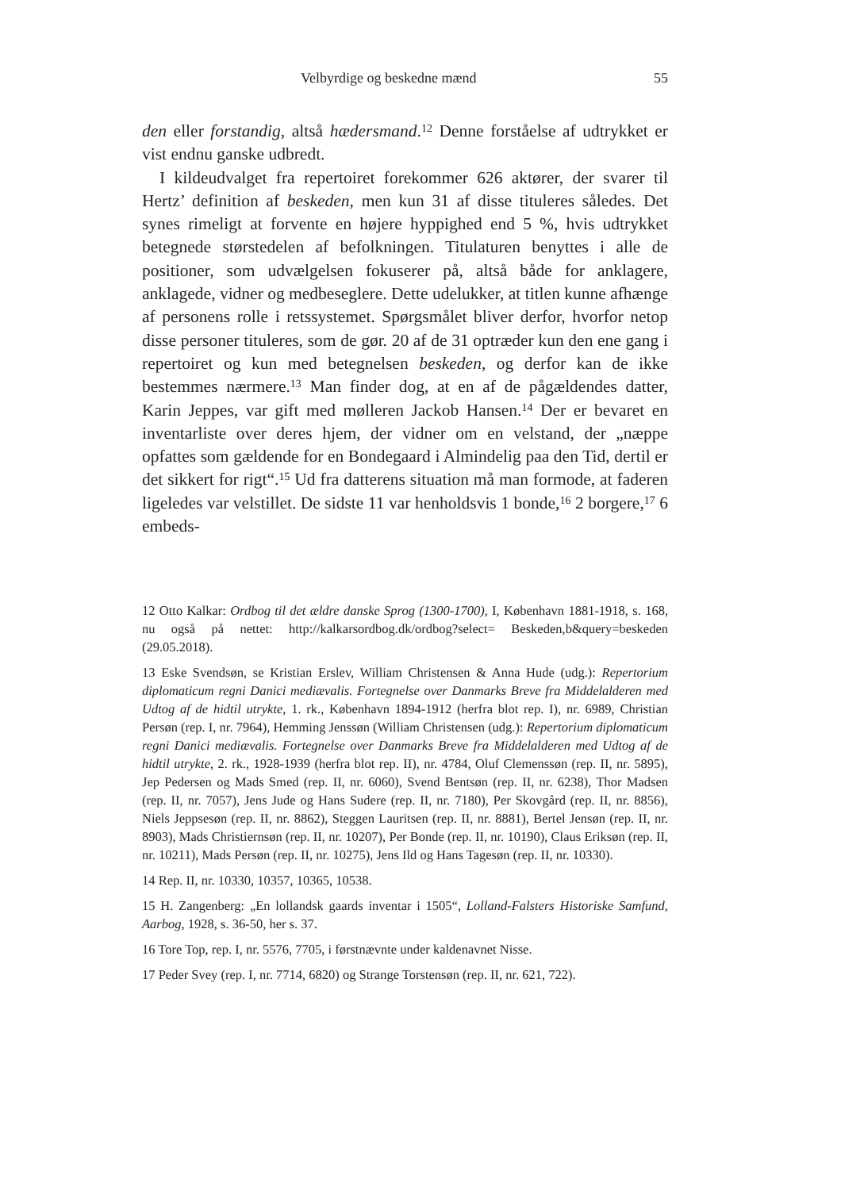Velbyrdige og beskedne mænd 55
den eller forstandig, altså hædersmand.<sup>12</sup> Denne forståelse af udtrykket er vist endnu ganske udbredt.
I kildeudvalget fra repertoiret forekommer 626 aktører, der svarer til Hertz’ definition af beskeden, men kun 31 af disse tituleres således. Det synes rimeligt at forvente en højere hyppighed end 5 %, hvis udtrykket betegnede størstedelen af befolkningen. Titulaturen benyttes i alle de positioner, som udvælgelsen fokuserer på, altså både for anklagere, anklagede, vidner og medbeseglere. Dette udelukker, at titlen kunne afhænge af personens rolle i retssystemet. Spørgsmålet bliver derfor, hvorfor netop disse personer tituleres, som de gør. 20 af de 31 optræder kun den ene gang i repertoiret og kun med betegnelsen beskeden, og derfor kan de ikke bestemmes nærmere.<sup>13</sup> Man finder dog, at en af de pågældendes datter, Karin Jeppes, var gift med mølleren Jackob Hansen.<sup>14</sup> Der er bevaret en inventarliste over deres hjem, der vidner om en velstand, der „næppe opfattes som gældende for en Bondegaard i Almindelig paa den Tid, dertil er det sikkert for rigt“.<sup>15</sup> Ud fra datterens situation må man formode, at faderen ligeledes var velstillet. De sidste 11 var henholdsvis 1 bonde,<sup>16</sup> 2 borgere,<sup>17</sup> 6 embeds-
12 Otto Kalkar: Ordbog til det ældre danske Sprog (1300-1700), I, København 1881-1918, s. 168, nu også på nettet: http://kalkarsordbog.dk/ordbog?select= Beskeden,b&query=beskeden (29.05.2018).
13 Eske Svendsøn, se Kristian Erslev, William Christensen & Anna Hude (udg.): Repertorium diplomaticum regni Danici mediævalis. Fortegnelse over Danmarks Breve fra Middelalderen med Udtog af de hidtil utrykte, 1. rk., København 1894-1912 (herfra blot rep. I), nr. 6989, Christian Persøn (rep. I, nr. 7964), Hemming Jenssøn (William Christensen (udg.): Repertorium diplomaticum regni Danici mediævalis. Fortegnelse over Danmarks Breve fra Middelalderen med Udtog af de hidtil utrykte, 2. rk., 1928-1939 (herfra blot rep. II), nr. 4784, Oluf Clemenssøn (rep. II, nr. 5895), Jep Pedersen og Mads Smed (rep. II, nr. 6060), Svend Bentsøn (rep. II, nr. 6238), Thor Madsen (rep. II, nr. 7057), Jens Jude og Hans Sudere (rep. II, nr. 7180), Per Skovgård (rep. II, nr. 8856), Niels Jeppsesøn (rep. II, nr. 8862), Steggen Lauritsen (rep. II, nr. 8881), Bertel Jensøn (rep. II, nr. 8903), Mads Christiernsøn (rep. II, nr. 10207), Per Bonde (rep. II, nr. 10190), Claus Eriksøn (rep. II, nr. 10211), Mads Persøn (rep. II, nr. 10275), Jens Ild og Hans Tagesøn (rep. II, nr. 10330).
14 Rep. II, nr. 10330, 10357, 10365, 10538.
15 H. Zangenberg: „En lollandsk gaards inventar i 1505“, Lolland-Falsters Historiske Samfund, Aarbog, 1928, s. 36-50, her s. 37.
16 Tore Top, rep. I, nr. 5576, 7705, i førstnævnte under kaldenavnet Nisse.
17 Peder Svey (rep. I, nr. 7714, 6820) og Strange Torstensøn (rep. II, nr. 621, 722).